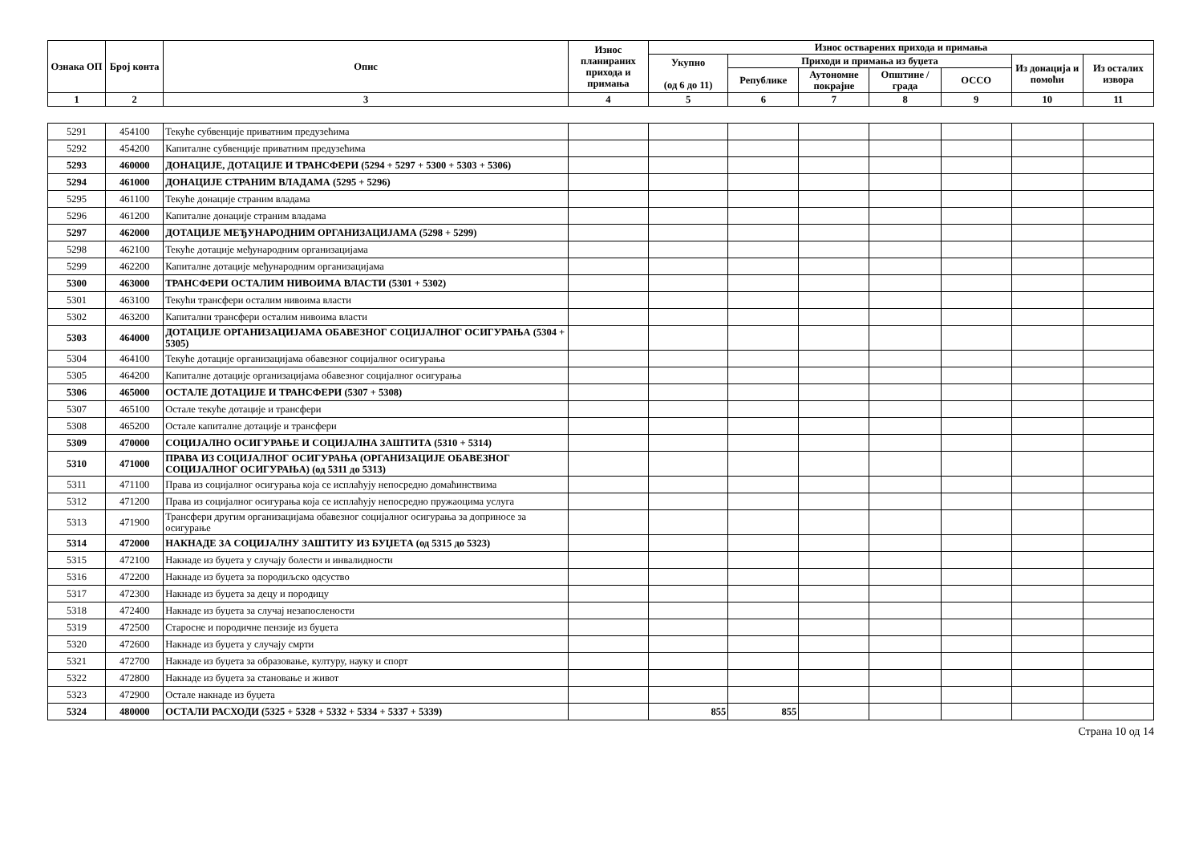| Ознака ОП | Број конта | Опис | Износ планираних прихода и примања | Износ остварених прихода и примања | | | | | | |
| --- | --- | --- | --- | --- | --- | --- | --- | --- | --- | --- |
| | | | | Укупно (од 6 до 11) | Приходи и примања из буџета | | | | Из донација и помоћи | Из осталих извора |
| | | | | | Републике | Аутономне покрајне | Општине / града | ОССО | | |
| 1 | 2 | 3 | 4 | 5 | 6 | 7 | 8 | 9 | 10 | 11 |
| 5291 | 454100 | Текуће субвенције приватним предузећима | | | | | | | | |
| 5292 | 454200 | Капиталне субвенције приватним предузећима | | | | | | | | |
| 5293 | 460000 | ДОНАЦИЈЕ, ДОТАЦИЈЕ И ТРАНСФЕРИ (5294 + 5297 + 5300 + 5303 + 5306) | | | | | | | | |
| 5294 | 461000 | ДОНАЦИЈЕ СТРАНИМ ВЛАДАМА (5295 + 5296) | | | | | | | | |
| 5295 | 461100 | Текуће донације страним владама | | | | | | | | |
| 5296 | 461200 | Капиталне донације страним владама | | | | | | | | |
| 5297 | 462000 | ДОТАЦИЈЕ МЕЂУНАРОДНИМ ОРГАНИЗАЦИЈАМА (5298 + 5299) | | | | | | | | |
| 5298 | 462100 | Текуће дотације међународним организацијама | | | | | | | | |
| 5299 | 462200 | Капиталне дотације међународним организацијама | | | | | | | | |
| 5300 | 463000 | ТРАНСФЕРИ ОСТАЛИМ НИВОИМА ВЛАСТИ (5301 + 5302) | | | | | | | | |
| 5301 | 463100 | Текући трансфери осталим нивоима власти | | | | | | | | |
| 5302 | 463200 | Капитални трансфери осталим нивоима власти | | | | | | | | |
| 5303 | 464000 | ДОТАЦИЈЕ ОРГАНИЗАЦИЈАМА ОБАВЕЗНОГ СОЦИЈАЛНОГ ОСИГУРАЊА (5304 + 5305) | | | | | | | | |
| 5304 | 464100 | Текуће дотације организацијама обавезног социјалног осигурања | | | | | | | | |
| 5305 | 464200 | Капиталне дотације организацијама обавезног социјалног осигурања | | | | | | | | |
| 5306 | 465000 | ОСТАЛЕ ДОТАЦИЈЕ И ТРАНСФЕРИ (5307 + 5308) | | | | | | | | |
| 5307 | 465100 | Остале текуће дотације и трансфери | | | | | | | | |
| 5308 | 465200 | Остале капиталне дотације и трансфери | | | | | | | | |
| 5309 | 470000 | СОЦИЈАЛНО ОСИГУРАЊЕ И СОЦИЈАЛНА ЗАШТИТА (5310 + 5314) | | | | | | | | |
| 5310 | 471000 | ПРАВА ИЗ СОЦИЈАЛНОГ ОСИГУРАЊА (ОРГАНИЗАЦИЈЕ ОБАВЕЗНОГ СОЦИЈАЛНОГ ОСИГУРАЊА) (од 5311 до 5313) | | | | | | | | |
| 5311 | 471100 | Права из социјалног осигурања која се исплаћују непосредно домаћинствима | | | | | | | | |
| 5312 | 471200 | Права из социјалног осигурања која се исплаћују непосредно пружаоцима услуга | | | | | | | | |
| 5313 | 471900 | Трансфери другим организацијама обавезног социјалног осигурања за доприносе за осигурање | | | | | | | | |
| 5314 | 472000 | НАКНАДЕ ЗА СОЦИЈАЛНУ ЗАШТИТУ ИЗ БУЏЕТА (од 5315 до 5323) | | | | | | | | |
| 5315 | 472100 | Накнаде из буџета у случају болести и инвалидности | | | | | | | | |
| 5316 | 472200 | Накнаде из буџета за породиљско одсуство | | | | | | | | |
| 5317 | 472300 | Накнаде из буџета за децу и породицу | | | | | | | | |
| 5318 | 472400 | Накнаде из буџета за случај незапослености | | | | | | | | |
| 5319 | 472500 | Старосне и породичне пензије из буџета | | | | | | | | |
| 5320 | 472600 | Накнаде из буџета у случају смрти | | | | | | | | |
| 5321 | 472700 | Накнаде из буџета за образовање, културу, науку и спорт | | | | | | | | |
| 5322 | 472800 | Накнаде из буџета за становање и живот | | | | | | | | |
| 5323 | 472900 | Остале накнаде из буџета | | | | | | | | |
| 5324 | 480000 | ОСТАЛИ РАСХОДИ (5325 + 5328 + 5332 + 5334 + 5337 + 5339) | | 855 | 855 | | | | | |
Страна 10 од 14